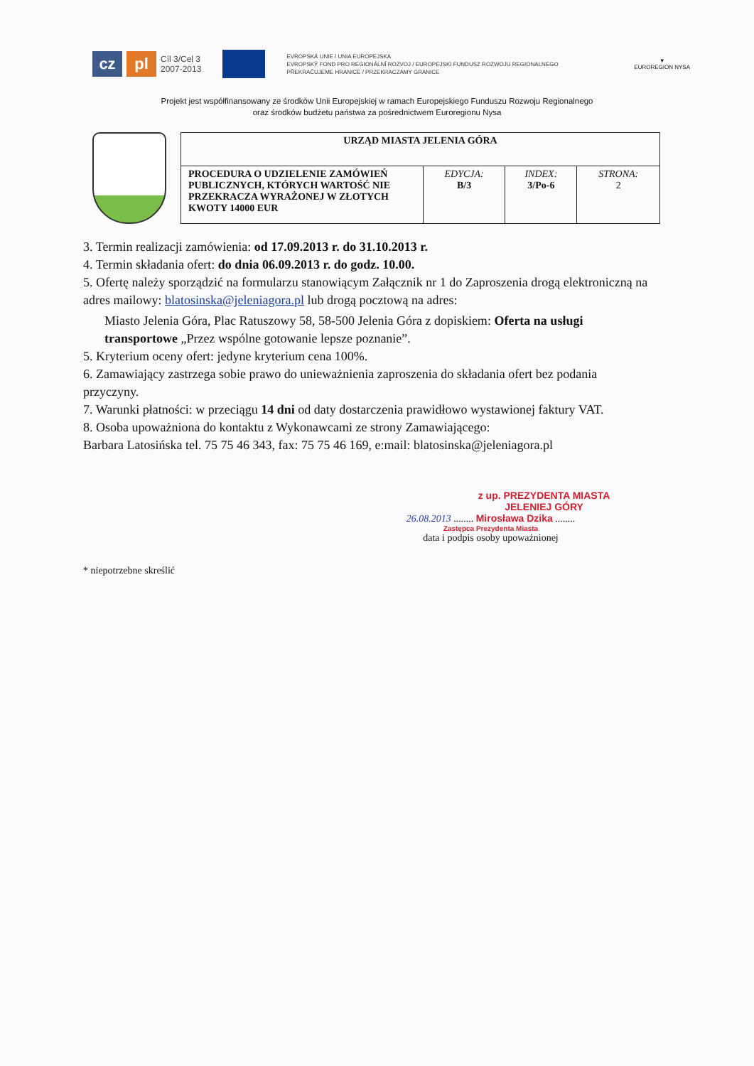cz pl
Cíl 3/Cel 3
2007-2013
EVROPSKÁ UNIE / UNIA EUROPEJSKA
EVROPSKÝ FOND PRO REGIONÁLNÍ ROZVOJ / EUROPEJSKI FUNDUSZ ROZWOJU REGIONALNEGO
PŘEKRAČUJEME HRANICE / PRZEKRACZAMY GRANICE
▼
EUROREGION NYSA
Projekt jest współfinansowany ze środków Unii Europejskiej w ramach Europejskiego Funduszu Rozwoju Regionalnego
oraz środków budżetu państwa za pośrednictwem Euroregionu Nysa
| URZĄD MIASTA JELENIA GÓRA | | | |
| PROCEDURA O UDZIELENIE ZAMÓWIEŃ PUBLICZNYCH, KTÓRYCH WARTOŚĆ NIE PRZEKRACZA WYRAŻONEJ W ZŁOTYCH KWOTY 14000 EUR | EDYCJA: B/3 | INDEX: 3/Po-6 | STRONA: 2 |
3. Termin realizacji zamówienia: od 17.09.2013 r. do 31.10.2013 r.
4. Termin składania ofert: do dnia 06.09.2013 r. do godz. 10.00.
5. Ofertę należy sporządzić na formularzu stanowiącym Załącznik nr 1 do Zaproszenia drogą elektroniczną na adres mailowy: blatosinska@jeleniagora.pl lub drogą pocztową na adres:
Miasto Jelenia Góra, Plac Ratuszowy 58, 58-500 Jelenia Góra z dopiskiem: Oferta na usługi transportowe „Przez wspólne gotowanie lepsze poznanie”.
5. Kryterium oceny ofert: jedyne kryterium cena 100%.
6. Zamawiający zastrzega sobie prawo do unieważnienia zaproszenia do składania ofert bez podania przyczyny.
7. Warunki płatności: w przeciągu 14 dni od daty dostarczenia prawidłowo wystawionej faktury VAT.
8. Osoba upoważniona do kontaktu z Wykonawcami ze strony Zamawiającego:
Barbara Latosińska tel. 75 75 46 343, fax: 75 75 46 169, e:mail: blatosinska@jeleniagora.pl
z up. PREZYDENTA MIASTA
JELENIEJ GÓRY
26.08.2013 ........ Mirosława Dzika ........
Zastępca Prezydenta Miasta
data i podpis osoby upoważnionej
* niepotrzebne skreślić